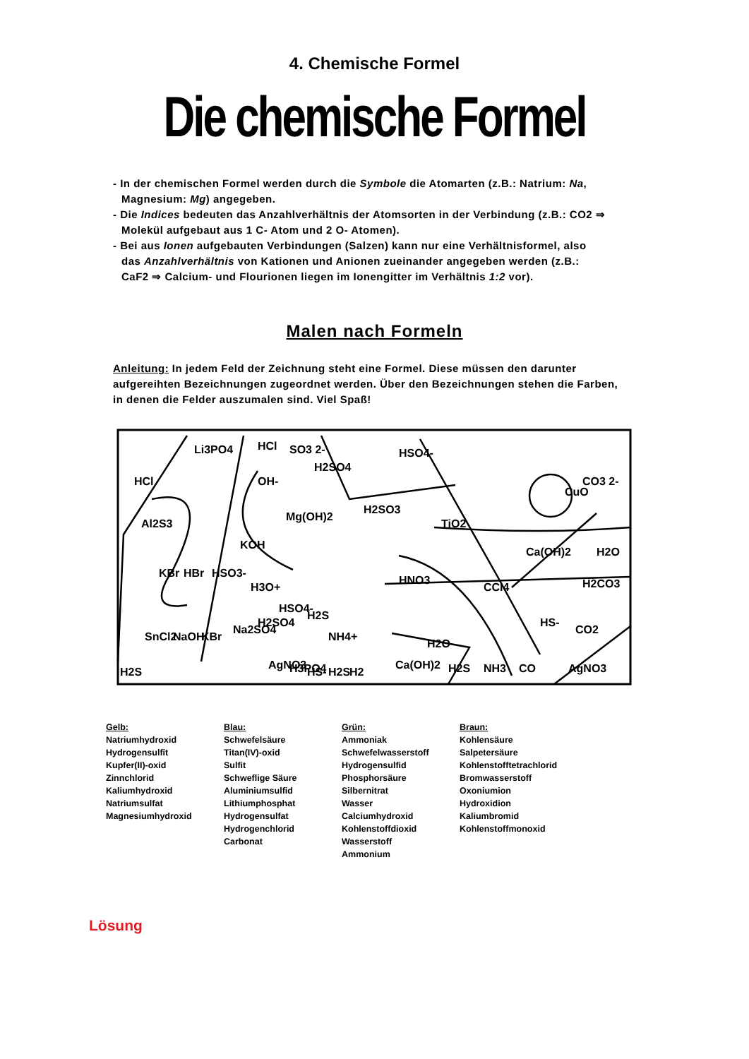4. Chemische Formel
Die chemische Formel
- In der chemischen Formel werden durch die Symbole die Atomarten (z.B.: Natrium: Na, Magnesium: Mg) angegeben.
- Die Indices bedeuten das Anzahlverhältnis der Atomsorten in der Verbindung (z.B.: CO2 ⇒ Molekül aufgebaut aus 1 C- Atom und 2 O- Atomen).
- Bei aus Ionen aufgebauten Verbindungen (Salzen) kann nur eine Verhältnisformel, also das Anzahlverhältnis von Kationen und Anionen zueinander angegeben werden (z.B.: CaF2 ⇒ Calcium- und Flourionen liegen im Ionengitter im Verhältnis 1:2 vor).
Malen nach Formeln
Anleitung: In jedem Feld der Zeichnung steht eine Formel. Diese müssen den darunter aufgereihten Bezeichnungen zugeordnet werden. Über den Bezeichnungen stehen die Farben, in denen die Felder auszumalen sind. Viel Spaß!
HCl
Li3PO4
HCl
SO3 2-
H2SO4
OH-
HSO4-
CuO
CO3 2-
Al2S3
Mg(OH)2
H2SO3
TiO2
KOH
Ca(OH)2
H2O
KBr
HBr
HSO3-
H3O+
HNO3
CCl4
H2CO3
HS-
CO2
SnCl2
NaOH
KBr
Na2SO4
H2SO4
HSO4-
H2S
NH4+
H2O
H2S
AgNO3
H3PO4
HS-
H2S
H2
Ca(OH)2
H2S
NH3
CO
AgNO3
Gelb:
Natriumhydroxid
Hydrogensulfit
Kupfer(II)-oxid
Zinnchlorid
Kaliumhydroxid
Natriumsulfat
Magnesiumhydroxid
Blau:
Schwefelsäure
Titan(IV)-oxid
Sulfit
Schweflige Säure
Aluminiumsulfid
Lithiumphosphat
Hydrogensulfat
Hydrogenchlorid
Carbonat
Grün:
Ammoniak
Schwefelwasserstoff
Hydrogensulfid
Phosphorsäure
Silbernitrat
Wasser
Calciumhydroxid
Kohlenstoffdioxid
Wasserstoff
Ammonium
Braun:
Kohlensäure
Salpetersäure
Kohlenstofftetrachlorid
Bromwasserstoff
Oxoniumion
Hydroxidion
Kaliumbromid
Kohlenstoffmonoxid
Lösung